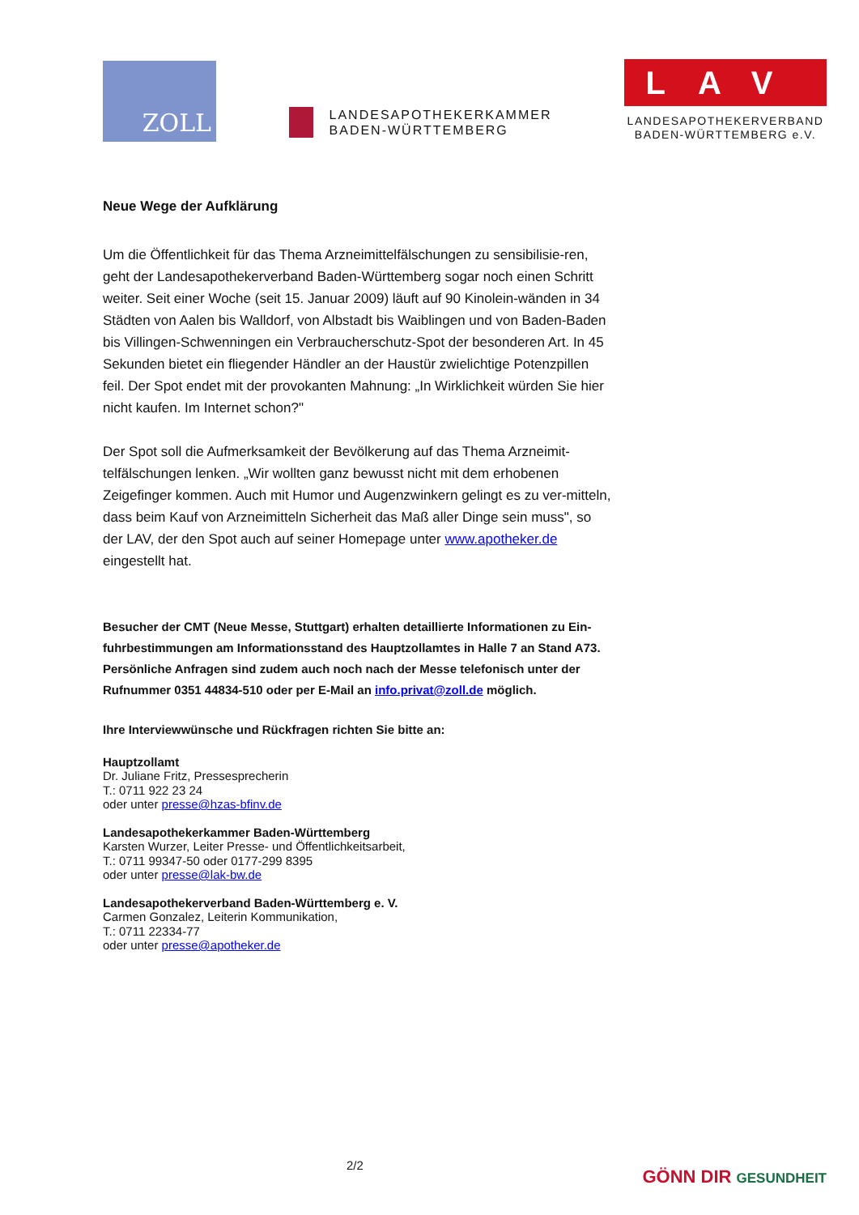ZOLL
LANDESAPOTHEKERKAMMER
BADEN-WÜRTTEMBERG
LAV
LANDESAPOTHEKERVERBAND
BADEN-WÜRTTEMBERG e.V.
Neue Wege der Aufklärung
Um die Öffentlichkeit für das Thema Arzneimittelfälschungen zu sensibilisie-ren, geht der Landesapothekerverband Baden-Württemberg sogar noch einen Schritt weiter. Seit einer Woche (seit 15. Januar 2009) läuft auf 90 Kinolein-wänden in 34 Städten von Aalen bis Walldorf, von Albstadt bis Waiblingen und von Baden-Baden bis Villingen-Schwenningen ein Verbraucherschutz-Spot der besonderen Art. In 45 Sekunden bietet ein fliegender Händler an der Haustür zwielichtige Potenzpillen feil. Der Spot endet mit der provokanten Mahnung: „In Wirklichkeit würden Sie hier nicht kaufen. Im Internet schon?"
Der Spot soll die Aufmerksamkeit der Bevölkerung auf das Thema Arzneimit-telfälschungen lenken. „Wir wollten ganz bewusst nicht mit dem erhobenen Zeigefinger kommen. Auch mit Humor und Augenzwinkern gelingt es zu ver-mitteln, dass beim Kauf von Arzneimitteln Sicherheit das Maß aller Dinge sein muss", so der LAV, der den Spot auch auf seiner Homepage unter www.apotheker.de eingestellt hat.
Besucher der CMT (Neue Messe, Stuttgart) erhalten detaillierte Informationen zu Ein-fuhrbestimmungen am Informationsstand des Hauptzollamtes in Halle 7 an Stand A73. Persönliche Anfragen sind zudem auch noch nach der Messe telefonisch unter der Rufnummer 0351 44834-510 oder per E-Mail an info.privat@zoll.de möglich.
Ihre Interviewwünsche und Rückfragen richten Sie bitte an:
Hauptzollamt
Dr. Juliane Fritz, Pressesprecherin
T.: 0711 922 23 24
oder unter presse@hzas-bfinv.de
Landesapothekerkammer Baden-Württemberg
Karsten Wurzer, Leiter Presse- und Öffentlichkeitsarbeit,
T.: 0711 99347-50 oder 0177-299 8395
oder unter presse@lak-bw.de
Landesapothekerverband Baden-Württemberg e. V.
Carmen Gonzalez, Leiterin Kommunikation,
T.: 0711 22334-77
oder unter presse@apotheker.de
2/2
GÖNN DIR GESUNDHEIT